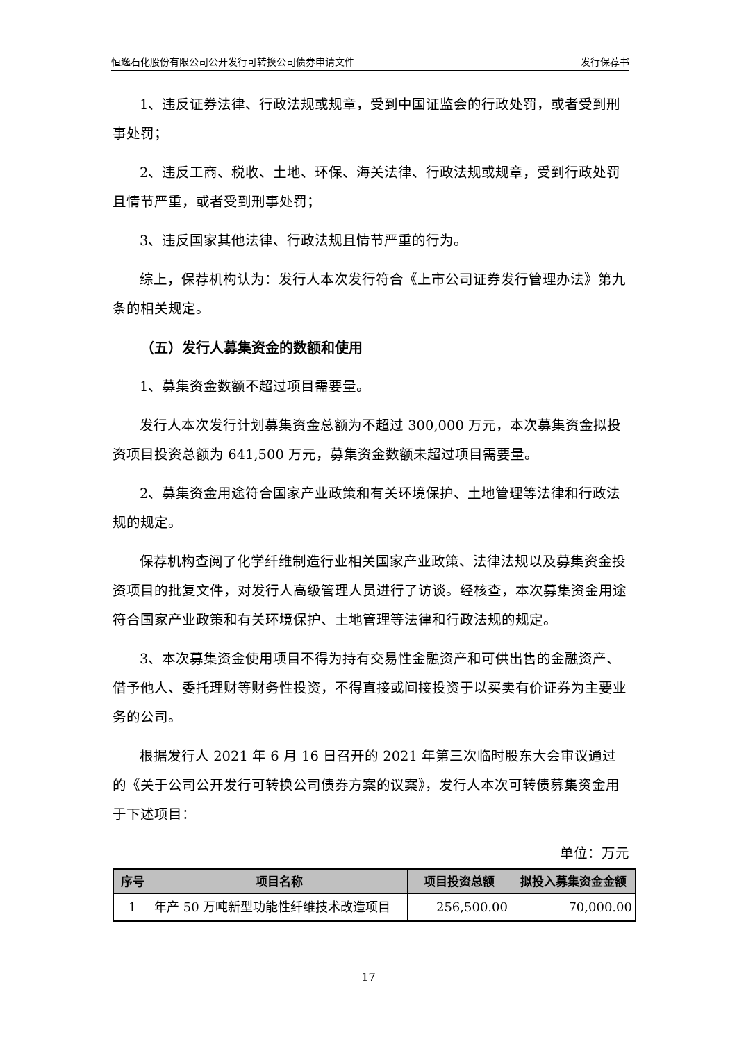恒逸石化股份有限公司公开发行可转换公司债券申请文件 发行保荐书
1、违反证券法律、行政法规或规章，受到中国证监会的行政处罚，或者受到刑事处罚；
2、违反工商、税收、土地、环保、海关法律、行政法规或规章，受到行政处罚且情节严重，或者受到刑事处罚；
3、违反国家其他法律、行政法规且情节严重的行为。
综上，保荐机构认为：发行人本次发行符合《上市公司证券发行管理办法》第九条的相关规定。
（五）发行人募集资金的数额和使用
1、募集资金数额不超过项目需要量。
发行人本次发行计划募集资金总额为不超过 300,000 万元，本次募集资金拟投资项目投资总额为 641,500 万元，募集资金数额未超过项目需要量。
2、募集资金用途符合国家产业政策和有关环境保护、土地管理等法律和行政法规的规定。
保荐机构查阅了化学纤维制造行业相关国家产业政策、法律法规以及募集资金投资项目的批复文件，对发行人高级管理人员进行了访谈。经核查，本次募集资金用途符合国家产业政策和有关环境保护、土地管理等法律和行政法规的规定。
3、本次募集资金使用项目不得为持有交易性金融资产和可供出售的金融资产、借予他人、委托理财等财务性投资，不得直接或间接投资于以买卖有价证券为主要业务的公司。
根据发行人 2021 年 6 月 16 日召开的 2021 年第三次临时股东大会审议通过的《关于公司公开发行可转换公司债券方案的议案》，发行人本次可转债募集资金用于下述项目：
单位：万元
| 序号 | 项目名称 | 项目投资总额 | 拟投入募集资金金额 |
| --- | --- | --- | --- |
| 1 | 年产 50 万吨新型功能性纤维技术改造项目 | 256,500.00 | 70,000.00 |
17